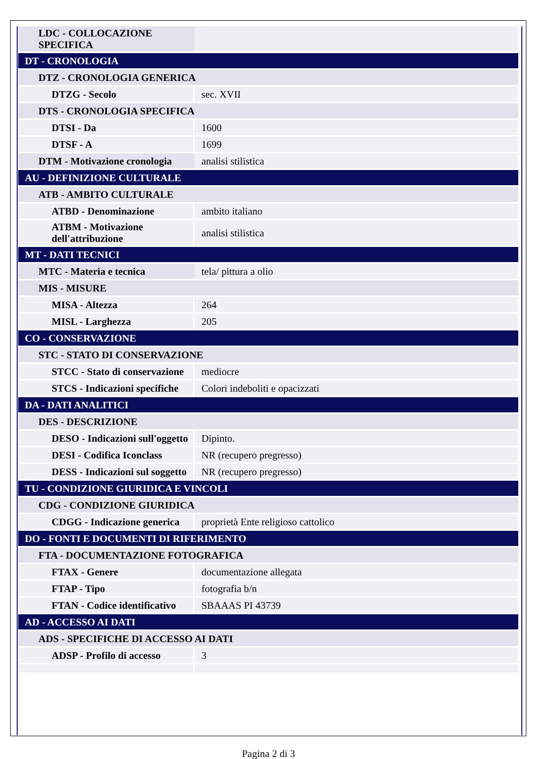| LDC - COLLOCAZIONE SPECIFICA | |
| DT - CRONOLOGIA | |
| DTZ - CRONOLOGIA GENERICA | |
| DTZG - Secolo | sec. XVII |
| DTS - CRONOLOGIA SPECIFICA | |
| DTSI - Da | 1600 |
| DTSF - A | 1699 |
| DTM - Motivazione cronologia | analisi stilistica |
| AU - DEFINIZIONE CULTURALE | |
| ATB - AMBITO CULTURALE | |
| ATBD - Denominazione | ambito italiano |
| ATBM - Motivazione dell'attribuzione | analisi stilistica |
| MT - DATI TECNICI | |
| MTC - Materia e tecnica | tela/ pittura a olio |
| MIS - MISURE | |
| MISA - Altezza | 264 |
| MISL - Larghezza | 205 |
| CO - CONSERVAZIONE | |
| STC - STATO DI CONSERVAZIONE | |
| STCC - Stato di conservazione | mediocre |
| STCS - Indicazioni specifiche | Colori indeboliti e opacizzati |
| DA - DATI ANALITICI | |
| DES - DESCRIZIONE | |
| DESO - Indicazioni sull'oggetto | Dipinto. |
| DESI - Codifica Iconclass | NR (recupero pregresso) |
| DESS - Indicazioni sul soggetto | NR (recupero pregresso) |
| TU - CONDIZIONE GIURIDICA E VINCOLI | |
| CDG - CONDIZIONE GIURIDICA | |
| CDGG - Indicazione generica | proprietà Ente religioso cattolico |
| DO - FONTI E DOCUMENTI DI RIFERIMENTO | |
| FTA - DOCUMENTAZIONE FOTOGRAFICA | |
| FTAX - Genere | documentazione allegata |
| FTAP - Tipo | fotografia b/n |
| FTAN - Codice identificativo | SBAAAS PI 43739 |
| AD - ACCESSO AI DATI | |
| ADS - SPECIFICHE DI ACCESSO AI DATI | |
| ADSP - Profilo di accesso | 3 |
Pagina 2 di 3